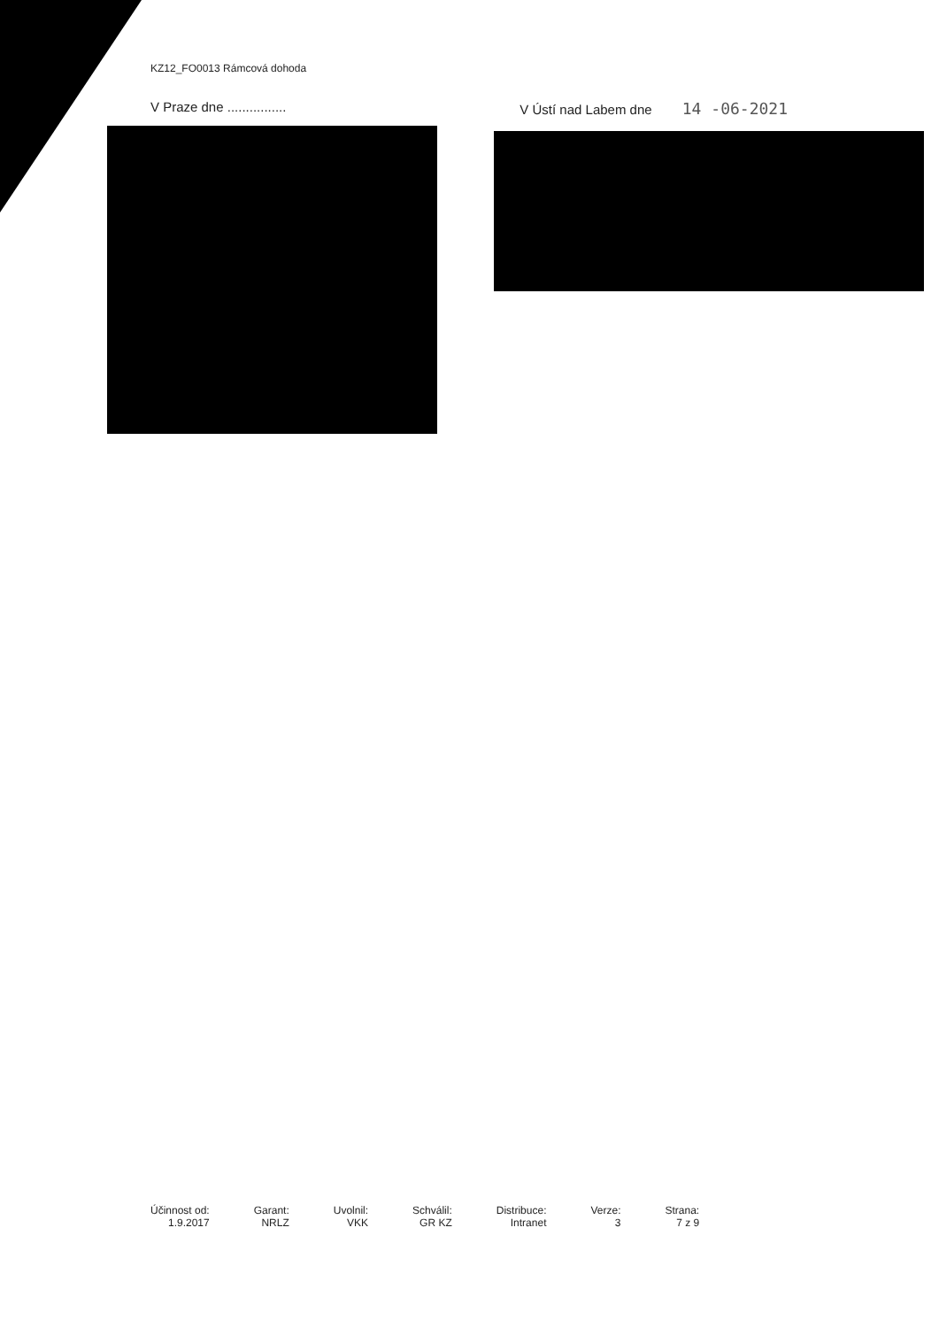KZ12_FO0013 Rámcová dohoda
V Praze dne ................ V Ústí nad Labem dne 14 -06-2021
| Účinnost od: 1.9.2017 | Garant: NRLZ | Uvolnil: VKK | Schválil: GR KZ | Distribuce: Intranet | Verze: 3 | Strana: 7 z 9 |